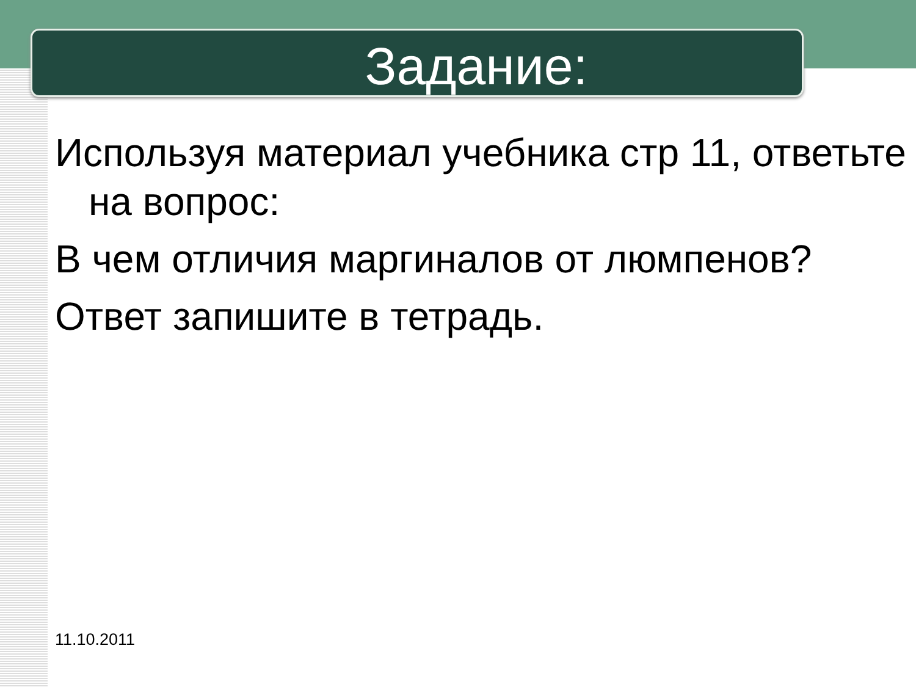Задание:
Используя материал учебника стр 11, ответьте на вопрос:
В чем отличия маргиналов от люмпенов?
Ответ запишите в тетрадь.
11.10.2011